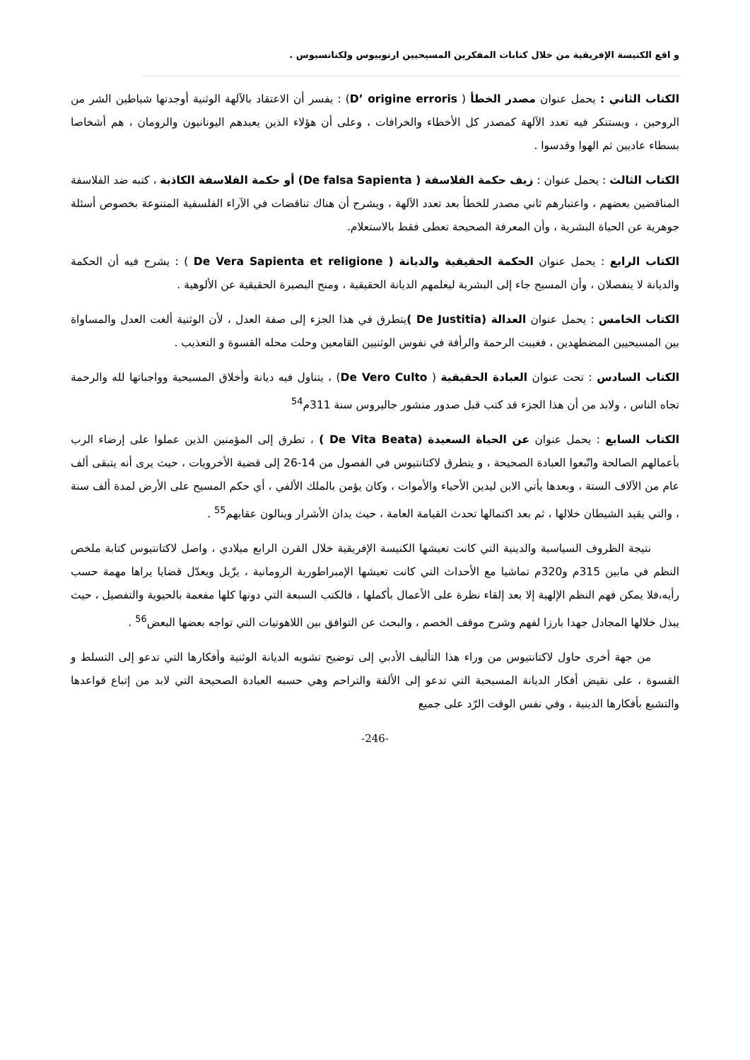و اقع الكنيسة الإفريقية من خلال كتابات المفكرين المسيحيين ارنوبيوس ولكتانسيوس .
الكتاب الثاني : يحمل عنوان مصدر الخطأ ( D’ origine erroris) : يفسر أن الاعتقاد بالآلهة الوثنية أوجدتها شياطين الشر من الروحين ، ويستنكر فيه تعدد الآلهة كمصدر كل الأخطاء والخرافات ، وعلى أن هؤلاء الذين يعبدهم اليونانيون والرومان ، هم أشخاصا بسطاء عاديين ثم الهوا وقدسوا .
الكتاب الثالث : يحمل عنوان : زيف حكمة الفلاسفة ( De falsa Sapienta) أو حكمة الفلاسفة الكاذبة ، كتبه ضد الفلاسفة المناقضين بعضهم ، واعتبارهم ثاني مصدر للخطأ بعد تعدد الآلهة ، ويشرح أن هناك تناقضات في الآراء الفلسفية المتنوعة بخصوص أسئلة جوهرية عن الحياة البشرية ، وأن المعرفة الصحيحة تعطى فقط بالاستعلام.
الكتاب الرابع : يحمل عنوان الحكمة الحقيقية والديانة ( De Vera Sapienta et religione ) : يشرح فيه أن الحكمة والديانة لا ينفصلان ، وأن المسيح جاء إلى البشرية ليعلمهم الديانة الحقيقية ، ومنح البصيرة الحقيقية عن الألوهية .
الكتاب الخامس : يحمل عنوان العدالة (De Justitia ) يتطرق في هذا الجزء إلى صفة العدل ، لأن الوثنية ألغت العدل والمساواة بين المسيحيين المضطهدين ، فغيبت الرحمة والرأفة في نفوس الوثنيين القامعين وحلت محله القسوة و التعذيب .
الكتاب السادس : تحت عنوان العبادة الحقيقية ( De Vero Culto) ، يتناول فيه ديانة وأخلاق المسيحية وواجباتها لله والرحمة تجاه الناس ، ولابد من أن هذا الجزء قد كتب قبل صدور منشور جاليروس سنة 311م<sup>54</sup>
الكتاب السابع : يحمل عنوان عن الحياة السعيدة (De Vita Beata ) ، تطرق إلى المؤمنين الذين عملوا على إرضاء الرب بأعمالهم الصالحة واتّبعوا العبادة الصحيحة ، و يتطرق لاكتانتيوس في الفصول من 14-26 إلى قضية الأخرويات ، حيث يرى أنه يتبقى ألف عام من الآلاف الستة ، وبعدها يأتي الابن ليدين الأحياء والأموات ، وكان يؤمن بالملك الألفي ، أي حكم المسيح على الأرض لمدة ألف سنة ، والتي يقيد الشيطان خلالها ، ثم بعد اكتمالها تحدث القيامة العامة ، حيث يدان الأشرار وينالون عقابهم<sup>55</sup> .
نتيجة الظروف السياسية والدينية التي كانت تعيشها الكنيسة الإفريقية خلال القرن الرابع ميلادي ، واصل لاكتانتيوس كتابة ملخص النظم في مابين 315م و320م تماشيا مع الأحداث التي كانت تعيشها الإمبراطورية الرومانية ، يزّيل ويعدّل قضايا يراها مهمة حسب رأيه،فلا يمكن فهم النظم الإلهية إلا بعد إلقاء نظرة على الأعمال بأكملها ، فالكتب السبعة التي دونها كلها مفعمة بالحيوية والتفصيل ، حيث يبذل خلالها المجادل جهدا بارزا لفهم وشرح موقف الخصم ، والبحث عن التوافق بين اللاهوتيات التي تواجه بعضها البعض<sup>56</sup> .
من جهة أخرى حاول لاكتانتيوس من وراء هذا التأليف الأدبي إلى توضيح تشويه الديانة الوثنية وأفكارها التي تدعو إلى التسلط و القسوة ، على نقيض أفكار الديانة المسيحية التي تدعو إلى الألفة والتراحم وهي حسبه العبادة الصحيحة التي لابد من إتباع قواعدها والتشبع بأفكارها الدينية ، وفي نفس الوقت الرّد على جميع
-246-